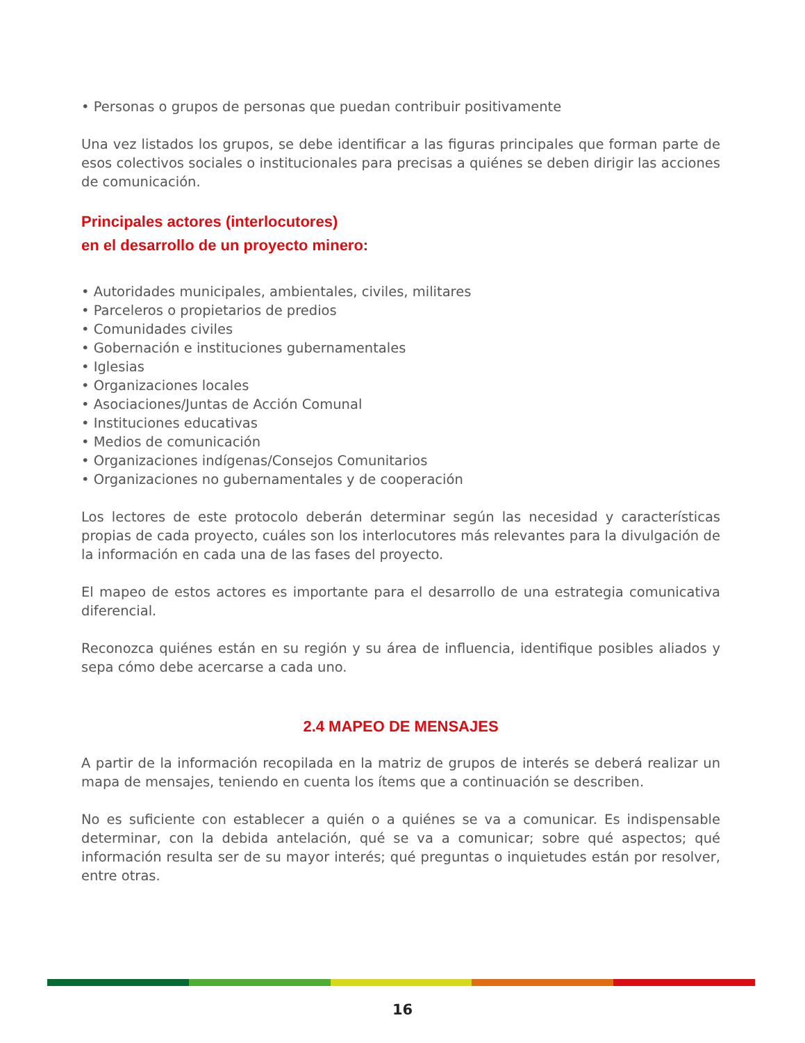• Personas o grupos de personas que puedan contribuir positivamente
Una vez listados los grupos, se debe identificar a las figuras principales que forman parte de esos colectivos sociales o institucionales para precisas a quiénes se deben dirigir las acciones de comunicación.
Principales actores (interlocutores)
en el desarrollo de un proyecto minero:
• Autoridades municipales, ambientales, civiles, militares
• Parceleros o propietarios de predios
• Comunidades civiles
• Gobernación e instituciones gubernamentales
• Iglesias
• Organizaciones locales
• Asociaciones/Juntas de Acción Comunal
• Instituciones educativas
• Medios de comunicación
• Organizaciones indígenas/Consejos Comunitarios
• Organizaciones no gubernamentales y de cooperación
Los lectores de este protocolo deberán determinar según las necesidad y características propias de cada proyecto, cuáles son los interlocutores más relevantes para la divulgación de la información en cada una de las fases del proyecto.
El mapeo de estos actores es importante para el desarrollo de una estrategia comunicativa diferencial.
Reconozca quiénes están en su región y su área de influencia, identifique posibles aliados y sepa cómo debe acercarse a cada uno.
2.4 MAPEO DE MENSAJES
A partir de la información recopilada en la matriz de grupos de interés se deberá realizar un mapa de mensajes, teniendo en cuenta los ítems que a continuación se describen.
No es suficiente con establecer a quién o a quiénes se va a comunicar. Es indispensable determinar, con la debida antelación, qué se va a comunicar; sobre qué aspectos; qué información resulta ser de su mayor interés; qué preguntas o inquietudes están por resolver, entre otras.
16